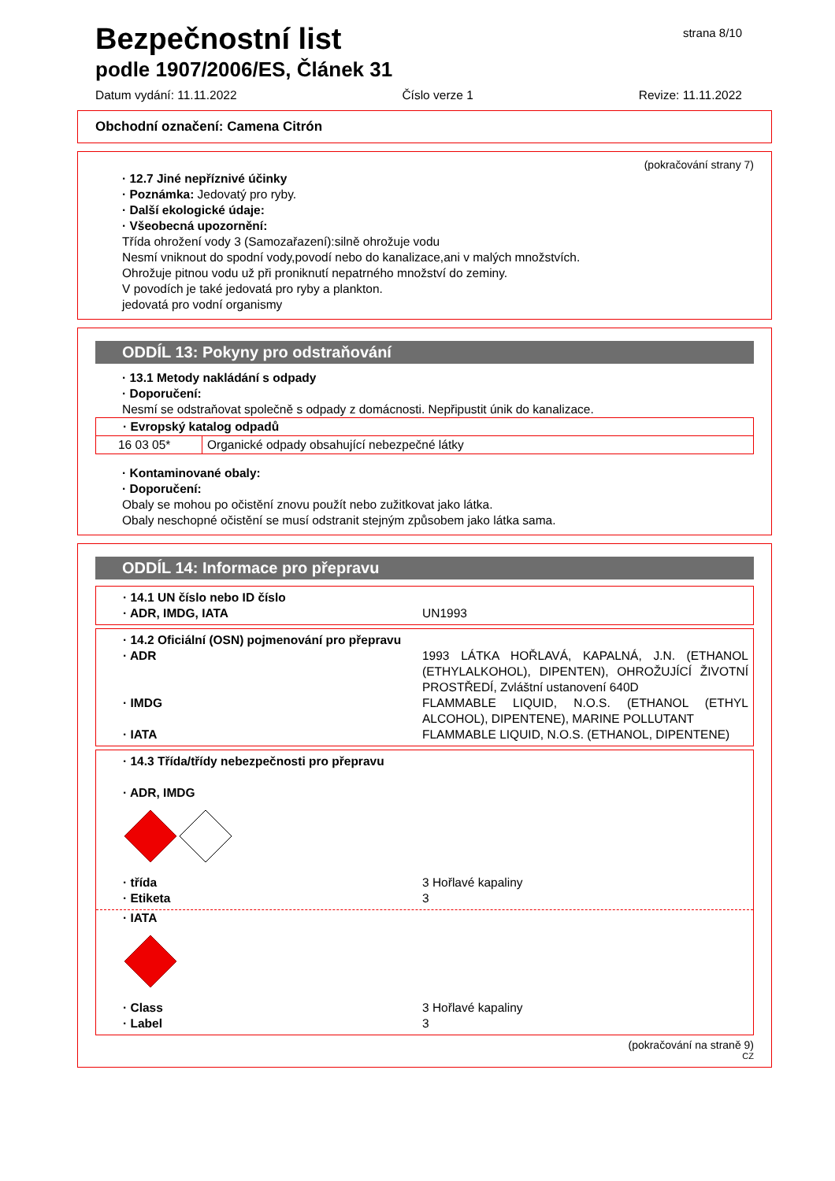strana 8/10
Bezpečnostní list
podle 1907/2006/ES, Článek 31
Datum vydání: 11.11.2022 Číslo verze 1 Revize: 11.11.2022
Obchodní označení: Camena Citrón
(pokračování strany 7)
· 12.7 Jiné nepříznivé účinky
· Poznámka: Jedovatý pro ryby.
· Další ekologické údaje:
· Všeobecná upozornění:
Třída ohrožení vody 3 (Samozařazení):silně ohrožuje vodu
Nesmí vniknout do spodní vody,povodí nebo do kanalizace,ani v malých množstvích.
Ohrožuje pitnou vodu už při proniknutí nepatrného množství do zeminy.
V povodích je také jedovatá pro ryby a plankton.
jedovatá pro vodní organismy
ODDÍL 13: Pokyny pro odstraňování
· 13.1 Metody nakládání s odpady
· Doporučení:
Nesmí se odstraňovat společně s odpady z domácnosti. Nepřipustit únik do kanalizace.
| · Evropský katalog odpadů | |
| 16 03 05* | Organické odpady obsahující nebezpečné látky |
· Kontaminované obaly:
· Doporučení:
Obaly se mohou po očistění znovu použít nebo zužitkovat jako látka.
Obaly neschopné očistění se musí odstranit stejným způsobem jako látka sama.
ODDÍL 14: Informace pro přepravu
· 14.1 UN číslo nebo ID číslo
· ADR, IMDG, IATA UN1993
· 14.2 Oficiální (OSN) pojmenování pro přepravu
· ADR 1993 LÁTKA HOŘLAVÁ, KAPALNÁ, J.N. (ETHANOL (ETHYLALKOHOL), DIPENTEN), OHROŽUJÍCÍ ŽIVOTNÍ PROSTŘEDÍ, Zvláštní ustanovení 640D
· IMDG FLAMMABLE LIQUID, N.O.S. (ETHANOL (ETHYL ALCOHOL), DIPENTENE), MARINE POLLUTANT
· IATA FLAMMABLE LIQUID, N.O.S. (ETHANOL, DIPENTENE)
· 14.3 Třída/třídy nebezpečnosti pro přepravu
· ADR, IMDG
· třída 3 Hořlavé kapaliny
· Etiketa 3
· IATA
· Class 3 Hořlavé kapaliny
· Label 3
(pokračování na straně 9)
CZ